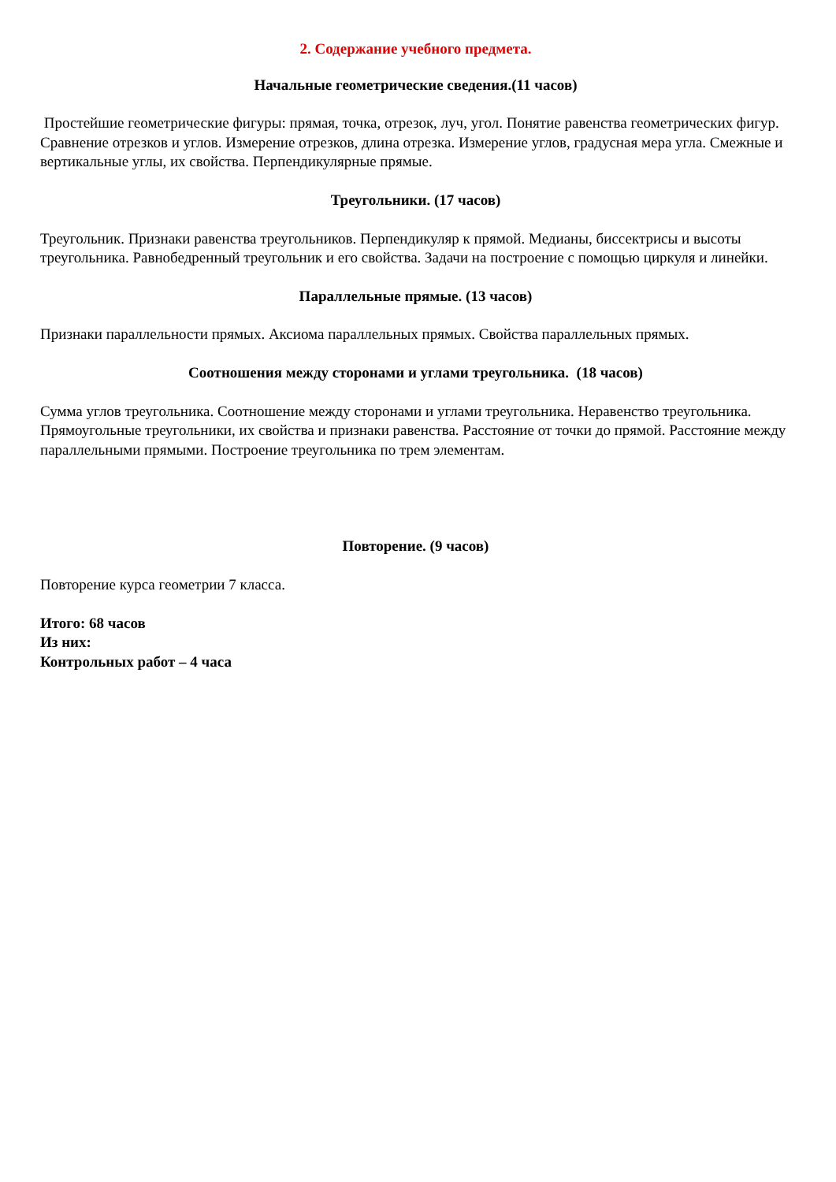2. Содержание учебного предмета.
Начальные геометрические сведения.(11 часов)
Простейшие геометрические фигуры: прямая, точка, отрезок, луч, угол. Понятие равенства геометрических фигур. Сравнение отрезков и углов. Измерение отрезков, длина отрезка. Измерение углов, градусная мера угла. Смежные и вертикальные углы, их свойства. Перпендикулярные прямые.
Треугольники. (17 часов)
Треугольник. Признаки равенства треугольников. Перпендикуляр к прямой. Медианы, биссектрисы и высоты треугольника. Равнобедренный треугольник и его свойства. Задачи на построение с помощью циркуля и линейки.
Параллельные прямые. (13 часов)
Признаки параллельности прямых. Аксиома параллельных прямых. Свойства параллельных прямых.
Соотношения между сторонами и углами треугольника. (18 часов)
Сумма углов треугольника. Соотношение между сторонами и углами треугольника. Неравенство треугольника. Прямоугольные треугольники, их свойства и признаки равенства. Расстояние от точки до прямой. Расстояние между параллельными прямыми. Построение треугольника по трем элементам.
Повторение. (9 часов)
Повторение курса геометрии 7 класса.
Итого: 68 часов
Из них:
Контрольных работ – 4 часа